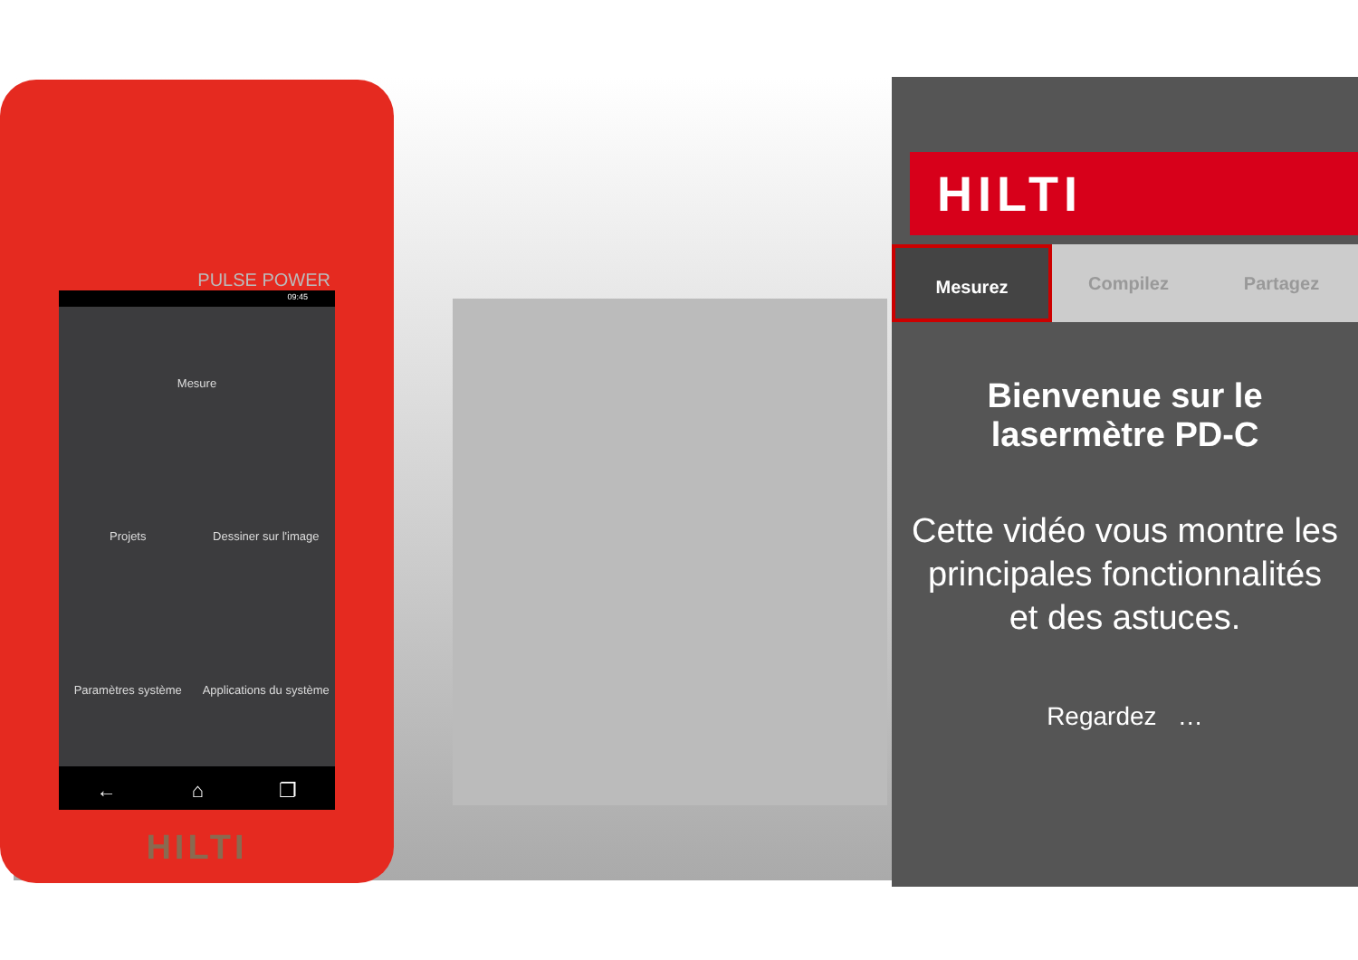PULSE POWER
09:45
Mesure
Projets
Dessiner sur l'image
Paramètres système
Applications du système
← ⌂ ❐
HILTI
HILTI
Mesurez Compilez Partagez
Bienvenue sur le lasermètre PD-C
Cette vidéo vous montre les principales fonctionnalités et des astuces.
Regardez …